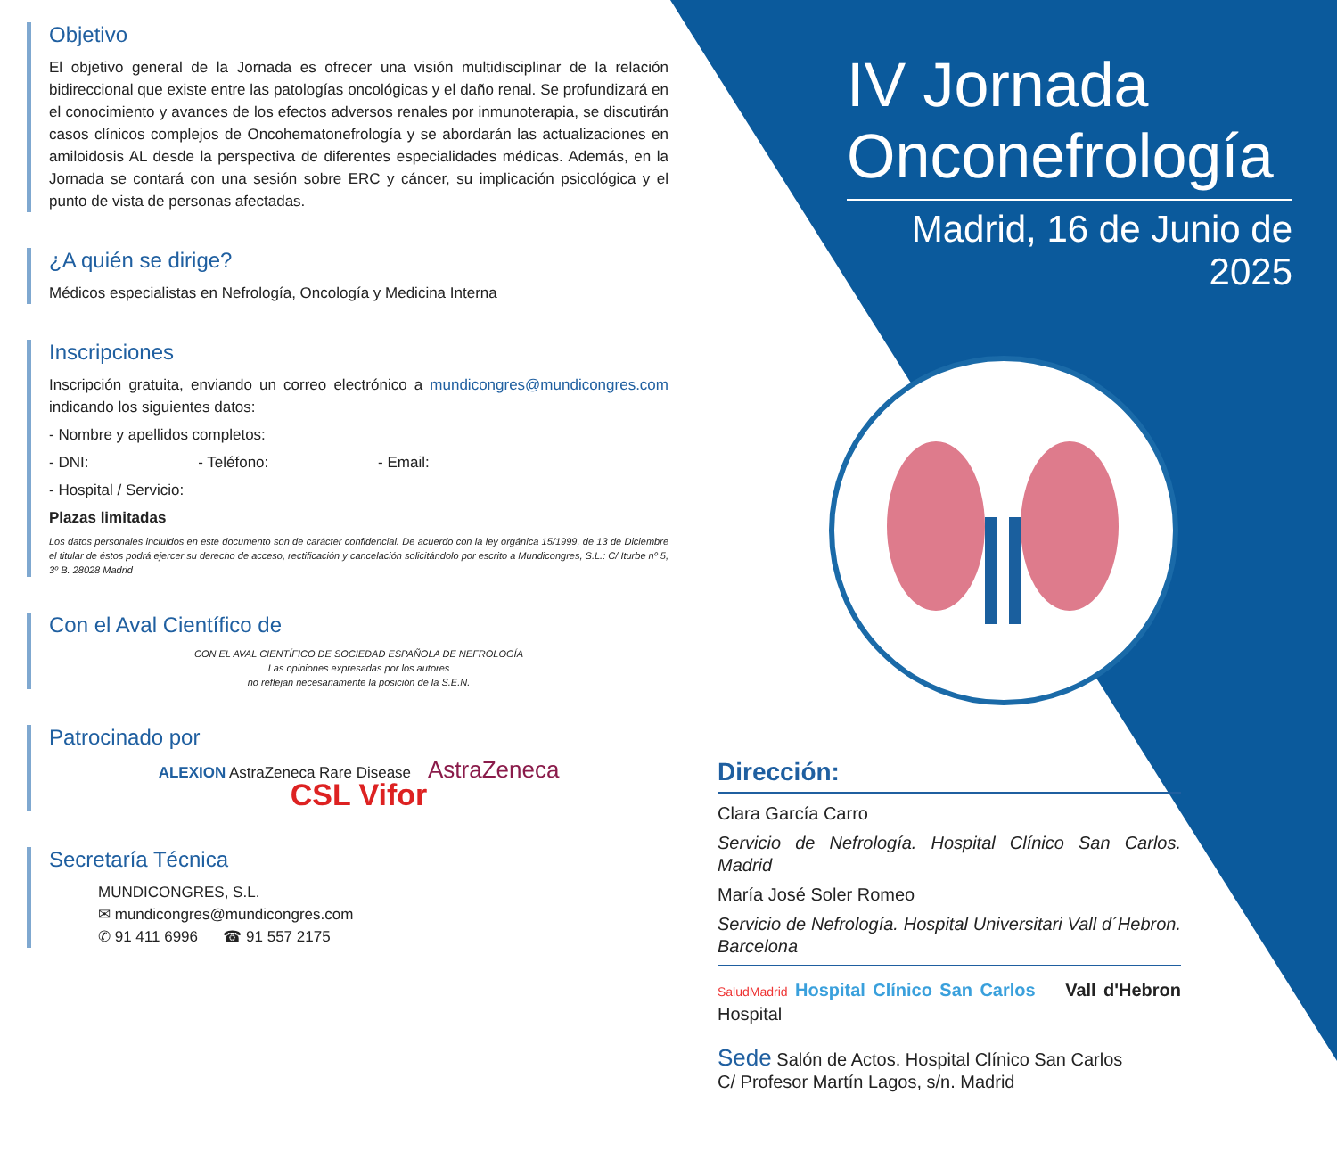Objetivo
El objetivo general de la Jornada es ofrecer una visión multidisciplinar de la relación bidireccional que existe entre las patologías oncológicas y el daño renal. Se profundizará en el conocimiento y avances de los efectos adversos renales por inmunoterapia, se discutirán casos clínicos complejos de Oncohematonefrología y se abordarán las actualizaciones en amiloidosis AL desde la perspectiva de diferentes especialidades médicas. Además, en la Jornada se contará con una sesión sobre ERC y cáncer, su implicación psicológica y el punto de vista de personas afectadas.
¿A quién se dirige?
Médicos especialistas en Nefrología, Oncología y Medicina Interna
Inscripciones
Inscripción gratuita, enviando un correo electrónico a mundicongres@mundicongres.com indicando los siguientes datos:
- Nombre y apellidos completos:
- DNI: - Teléfono: - Email:
- Hospital / Servicio:
Plazas limitadas
Los datos personales incluidos en este documento son de carácter confidencial. De acuerdo con la ley orgánica 15/1999, de 13 de Diciembre el titular de éstos podrá ejercer su derecho de acceso, rectificación y cancelación solicitándolo por escrito a Mundicongres, S.L.: C/ Iturbe nº 5, 3º B. 28028 Madrid
Con el Aval Científico de
CON EL AVAL CIENTÍFICO DE SOCIEDAD ESPAÑOLA DE NEFROLOGÍA
Las opiniones expresadas por los autores
no reflejan necesariamente la posición de la S.E.N.
Patrocinado por
ALEXION AstraZeneca Rare Disease AstraZeneca
CSL Vifor
Secretaría Técnica
MUNDICONGRES, S.L.
✉ mundicongres@mundicongres.com
✆ 91 411 6996 ☎ 91 557 2175
IV Jornada
Onconefrología
Madrid, 16 de Junio de 2025
Dirección:
Clara García Carro
Servicio de Nefrología. Hospital Clínico San Carlos. Madrid
María José Soler Romeo
Servicio de Nefrología. Hospital Universitari Vall d´Hebron. Barcelona
SaludMadrid Hospital Clínico San Carlos Vall d'Hebron Hospital
Sede Salón de Actos. Hospital Clínico San Carlos
C/ Profesor Martín Lagos, s/n. Madrid